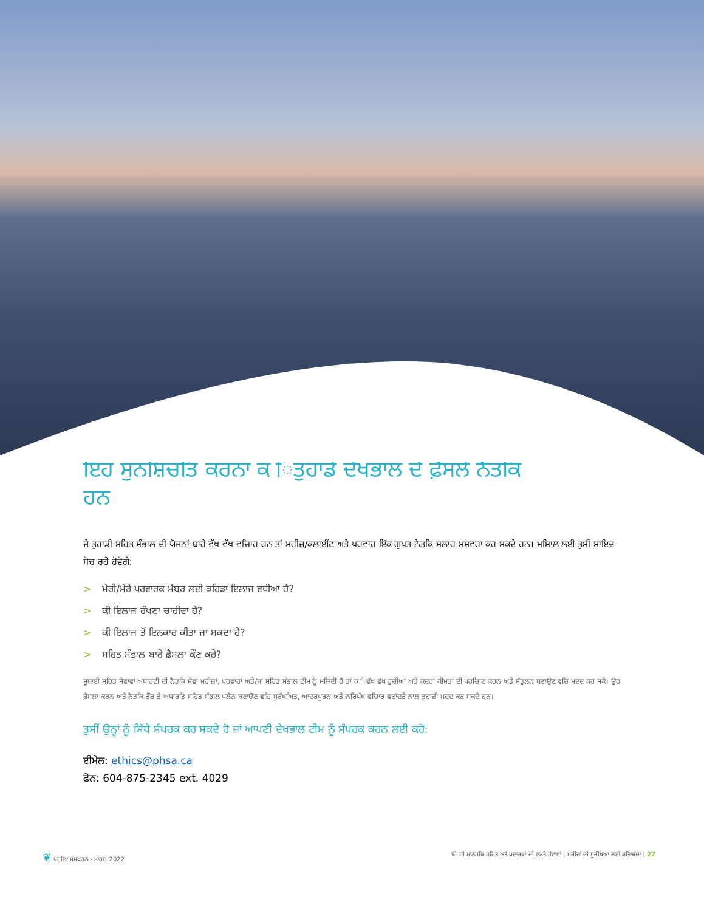ਇਹ ਸੁਨਸ਼ਿਚਤਿ ਕਰਨਾ ਕ ਿਤੁਹਾਡੇ ਦੇਖਭਾਲ ਦੇ ਫ਼ੈਸਲੇ ਨੈਤਕਿ ਹਨ
ਜੇ ਤੁਹਾਡੀ ਸਹਿਤ ਸੰਭਾਲ ਦੀ ਯੋਜਨਾਂ ਬਾਰੇ ਵੱਖ ਵੱਖ ਵਚਿਾਰ ਹਨ ਤਾਂ ਮਰੀਜ਼/ਕਲਾਈਂਟ ਅਤੇ ਪਰਵਾਰ ਇੱਕ ਗੁਪਤ ਨੈਤਕਿ ਸਲਾਹ ਮਸ਼ਵਰਾ ਕਰ ਸਕਦੇ ਹਨ। ਮਸਿਾਲ ਲਈ ਤੁਸੀਂ ਸ਼ਾਇਦ ਸੋਚ ਰਹੇ ਹੋਵੋਗੇ:
> ਮੇਰੀ/ਮੇਰੇ ਪਰਵਾਰਕ ਮੈਂਬਰ ਲਈ ਕਹਿੜਾ ਇਲਾਜ ਵਧੀਆ ਹੈ?
> ਕੀ ਇਲਾਜ ਰੱਖਣਾ ਚਾਹੀਦਾ ਹੈ?
> ਕੀ ਇਲਾਜ ਤੋਂ ਇਨਕਾਰ ਕੀਤਾ ਜਾ ਸਕਦਾ ਹੈ?
> ਸਹਿਤ ਸੰਭਾਲ ਬਾਰੇ ਫ਼ੈਸਲਾ ਕੌਣ ਕਰੇ?
ਸੂਬਾਈ ਸਹਿਤ ਸੇਵਾਵਾਂ ਅਥਾਰਟੀ ਦੀ ਨੈਤਕਿ ਸੇਵਾ ਮਰੀਜ਼ਾਂ, ਪਰਵਾਰਾਂ ਅਤੇ/ਜਾਂ ਸਹਿਤ ਸੰਭਾਲ ਟੀਮ ਨੂੰ ਮਲਿਦੀ ਹੈ ਤਾਂ ਕ ਿਵੱਖ ਵੱਖ ਰੁਚੀਆਂ ਅਤੇ ਕਦਰਾਂ ਕੀਮਤਾਂ ਦੀ ਪਹਚਿਾਣ ਕਰਨ ਅਤੇ ਸੰਤੁਲਨ ਬਣਾਉਣ ਵਚਿ ਮਦਦ ਕਰ ਸਕੇ। ਉਹ ਫ਼ੈਸਲਾ ਕਰਨ ਅਤੇ ਨੈਤਕਿ ਤੌਰ ਤੇ ਅਧਾਰਤਿ ਸਹਿਤ ਸੰਭਾਲ ਪਲੈਨ ਬਣਾਉਣ ਵਚਿ ਸੁਰੱਖਅਿਤ, ਆਦਰਪੂਰਨ ਅਤੇ ਨਰਿਪੱਖ ਵਚਿਾਰ ਵਟਾਂਦਰੇ ਨਾਲ ਤੁਹਾਡੀ ਮਦਦ ਕਰ ਸਕਦੇ ਹਨ।
ਤੁਸੀਂ ਉਨ੍ਹਾਂ ਨੂੰ ਸਿੱਧੇ ਸੰਪਰਕ ਕਰ ਸਕਦੇ ਹੋ ਜਾਂ ਆਪਣੀ ਦੇਖਭਾਲ ਟੀਮ ਨੂੰ ਸੰਪਰਕ ਕਰਨ ਲਈ ਕਹੋ:
ਈਮੇਲ: ethics@phsa.ca
ਫ਼ੋਨ: 604-875-2345 ext. 4029
❦ ਪਹਲਿਾ ਸੰਸਕਰਨ - ਮਾਰਚ 2022 ਬੀ ਸੀ ਮਾਨਸਕਿ ਸਹਿਤ ਅਤੇ ਪਦਾਰਥਾਂ ਦੀ ਵਰਤੋਂ ਸੇਵਾਵਾਂ | ਮਰੀਜ਼ਾਂ ਦੀ ਸੁਰੱਖਿਆ ਲਈ ਕਤਿਾਬਚਾ | 27